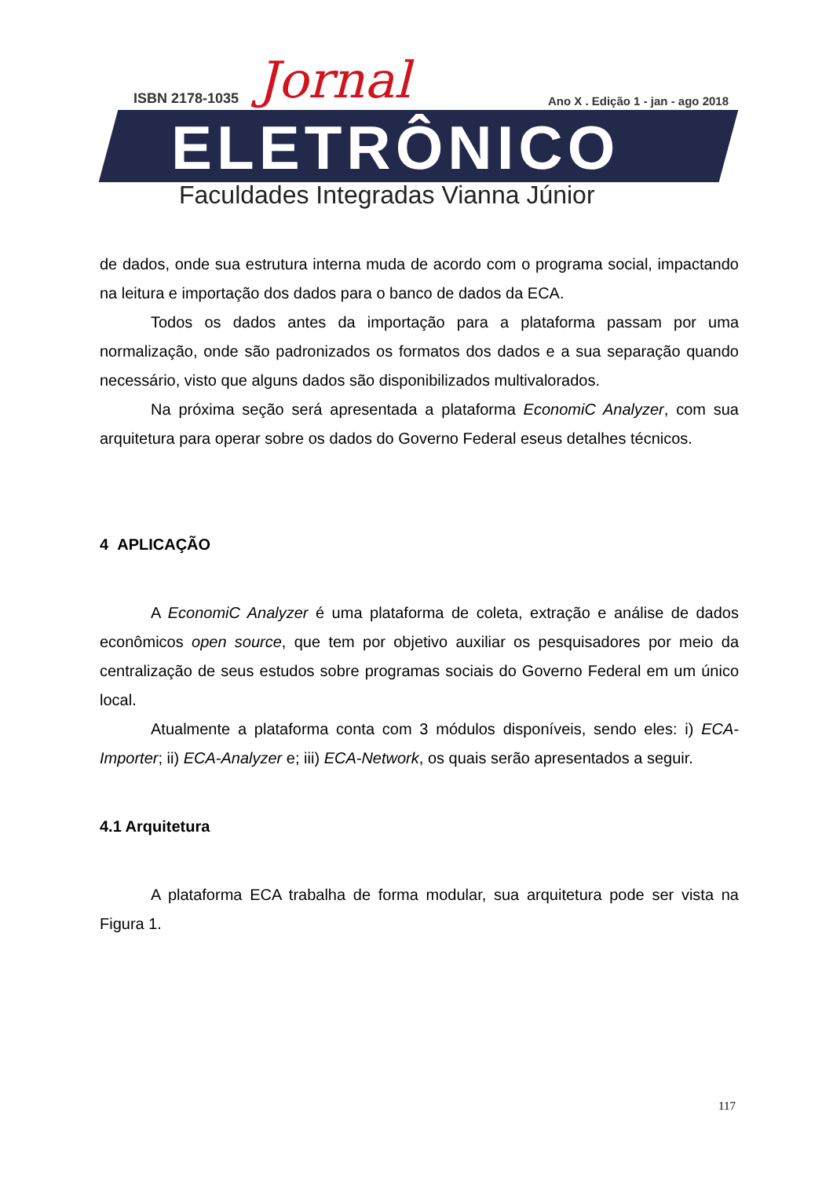ISBN 2178-1035 Jornal
Ano X . Edição 1 - jan - ago 2018
ELETRÔNICO
Faculdades Integradas Vianna Júnior
de dados, onde sua estrutura interna muda de acordo com o programa social, impactando na leitura e importação dos dados para o banco de dados da ECA.
Todos os dados antes da importação para a plataforma passam por uma normalização, onde são padronizados os formatos dos dados e a sua separação quando necessário, visto que alguns dados são disponibilizados multivalorados.
Na próxima seção será apresentada a plataforma EconomiC Analyzer, com sua arquitetura para operar sobre os dados do Governo Federal eseus detalhes técnicos.
4 APLICAÇÃO
A EconomiC Analyzer é uma plataforma de coleta, extração e análise de dados econômicos open source, que tem por objetivo auxiliar os pesquisadores por meio da centralização de seus estudos sobre programas sociais do Governo Federal em um único local.
Atualmente a plataforma conta com 3 módulos disponíveis, sendo eles: i) ECA-Importer; ii) ECA-Analyzer e; iii) ECA-Network, os quais serão apresentados a seguir.
4.1 Arquitetura
A plataforma ECA trabalha de forma modular, sua arquitetura pode ser vista na Figura 1.
117